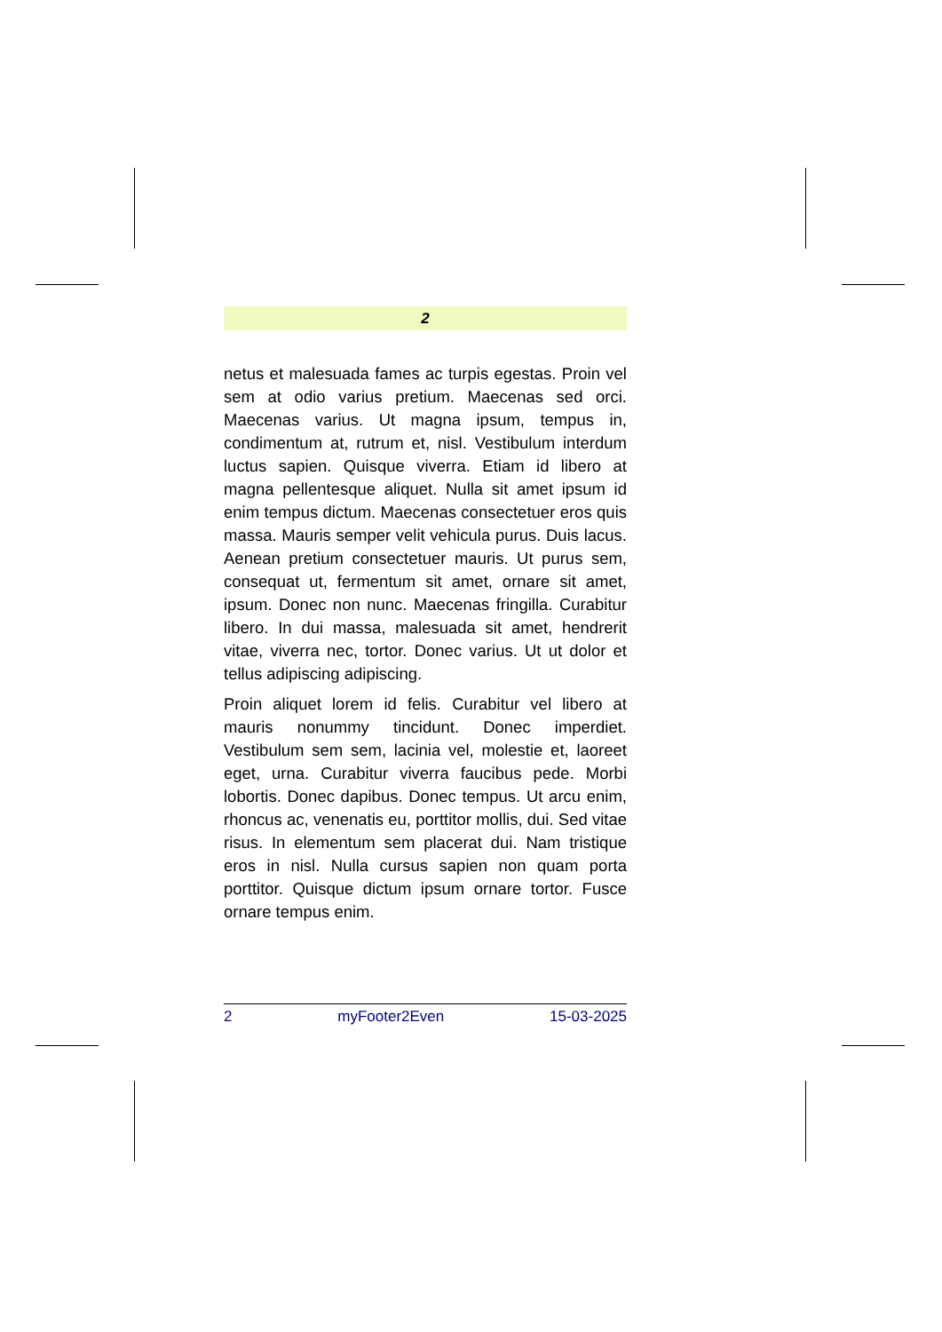2
netus et malesuada fames ac turpis egestas. Proin vel sem at odio varius pretium. Maecenas sed orci. Maecenas varius. Ut magna ipsum, tempus in, condimentum at, rutrum et, nisl. Vestibulum interdum luctus sapien. Quisque viverra. Etiam id libero at magna pellentesque aliquet. Nulla sit amet ipsum id enim tempus dictum. Maecenas consectetuer eros quis massa. Mauris semper velit vehicula purus. Duis lacus. Aenean pretium consectetuer mauris. Ut purus sem, consequat ut, fermentum sit amet, ornare sit amet, ipsum. Donec non nunc. Maecenas fringilla. Curabitur libero. In dui massa, malesuada sit amet, hendrerit vitae, viverra nec, tortor. Donec varius. Ut ut dolor et tellus adipiscing adipiscing.
Proin aliquet lorem id felis. Curabitur vel libero at mauris nonummy tincidunt. Donec imperdiet. Vestibulum sem sem, lacinia vel, molestie et, laoreet eget, urna. Curabitur viverra faucibus pede. Morbi lobortis. Donec dapibus. Donec tempus. Ut arcu enim, rhoncus ac, venenatis eu, porttitor mollis, dui. Sed vitae risus. In elementum sem placerat dui. Nam tristique eros in nisl. Nulla cursus sapien non quam porta porttitor. Quisque dictum ipsum ornare tortor. Fusce ornare tempus enim.
2 myFooter2Even 15-03-2025